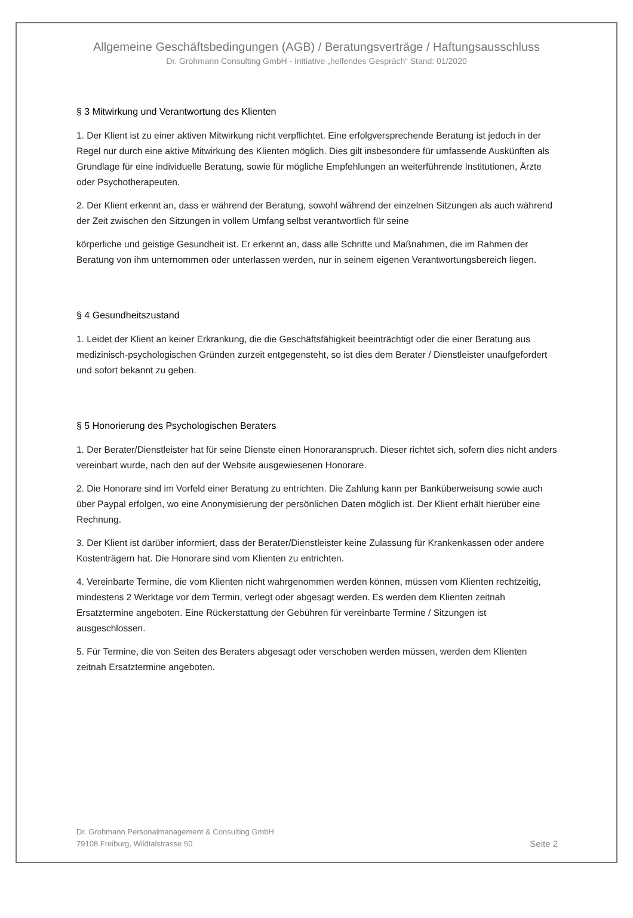Allgemeine Geschäftsbedingungen (AGB) / Beratungsverträge / Haftungsausschluss
Dr. Grohmann Consulting GmbH - Initiative „helfendes Gespräch“ Stand: 01/2020
§ 3 Mitwirkung und Verantwortung des Klienten
1. Der Klient ist zu einer aktiven Mitwirkung nicht verpflichtet. Eine erfolgversprechende Beratung ist jedoch in der Regel nur durch eine aktive Mitwirkung des Klienten möglich. Dies gilt insbesondere für umfassende Auskünften als Grundlage für eine individuelle Beratung, sowie für mögliche Empfehlungen an weiterführende Institutionen, Ärzte oder Psychotherapeuten.
2. Der Klient erkennt an, dass er während der Beratung, sowohl während der einzelnen Sitzungen als auch während der Zeit zwischen den Sitzungen in vollem Umfang selbst verantwortlich für seine
körperliche und geistige Gesundheit ist. Er erkennt an, dass alle Schritte und Maßnahmen, die im Rahmen der Beratung von ihm unternommen oder unterlassen werden, nur in seinem eigenen Verantwortungsbereich liegen.
§ 4 Gesundheitszustand
1. Leidet der Klient an keiner Erkrankung, die die Geschäftsfähigkeit beeinträchtigt oder die einer Beratung aus medizinisch-psychologischen Gründen zurzeit entgegensteht, so ist dies dem Berater / Dienstleister unaufgefordert und sofort bekannt zu geben.
§ 5 Honorierung des Psychologischen Beraters
1. Der Berater/Dienstleister hat für seine Dienste einen Honoraranspruch. Dieser richtet sich, sofern dies nicht anders vereinbart wurde, nach den auf der Website ausgewiesenen Honorare.
2. Die Honorare sind im Vorfeld einer Beratung zu entrichten. Die Zahlung kann per Banküberweisung sowie auch über Paypal erfolgen, wo eine Anonymisierung der persönlichen Daten möglich ist. Der Klient erhält hierüber eine Rechnung.
3. Der Klient ist darüber informiert, dass der Berater/Dienstleister keine Zulassung für Krankenkassen oder andere Kostenträgern hat. Die Honorare sind vom Klienten zu entrichten.
4. Vereinbarte Termine, die vom Klienten nicht wahrgenommen werden können, müssen vom Klienten rechtzeitig, mindestens 2 Werktage vor dem Termin, verlegt oder abgesagt werden. Es werden dem Klienten zeitnah Ersatztermine angeboten. Eine Rückerstattung der Gebühren für vereinbarte Termine / Sitzungen ist ausgeschlossen.
5. Für Termine, die von Seiten des Beraters abgesagt oder verschoben werden müssen, werden dem Klienten zeitnah Ersatztermine angeboten.
Dr. Grohmann Personalmanagement & Consulting GmbH
79108 Freiburg, Wildtalstrasse 50
Seite 2